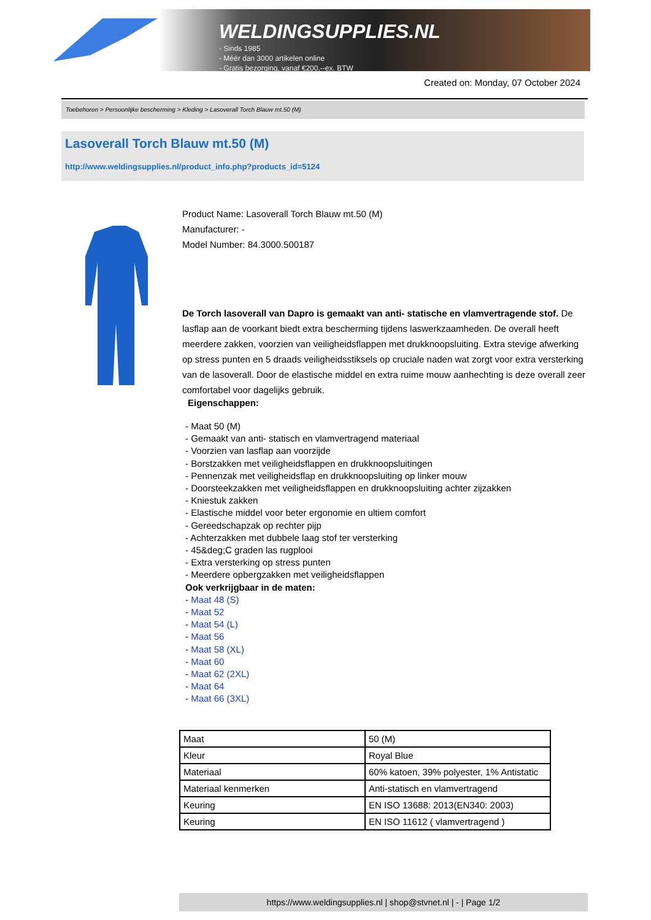WELDINGSUPPLIES.NL
- Sinds 1985
- Méér dan 3000 artikelen online
- Gratis bezorging, vanaf €200,--ex. BTW
Created on: Monday, 07 October 2024
Toebehoren > Persoonlijke bescherming > Kleding > Lasoverall Torch Blauw mt.50 (M)
Lasoverall Torch Blauw mt.50 (M)
http://www.weldingsupplies.nl/product_info.php?products_id=5124
Product Name: Lasoverall Torch Blauw mt.50 (M)
Manufacturer: -
Model Number: 84.3000.500187
De Torch lasoverall van Dapro is gemaakt van anti- statische en vlamvertragende stof. De lasflap aan de voorkant biedt extra bescherming tijdens laswerkzaamheden. De overall heeft meerdere zakken, voorzien van veiligheidsflappen met drukknoopsluiting. Extra stevige afwerking op stress punten en 5 draads veiligheidsstiksels op cruciale naden wat zorgt voor extra versterking van de lasoverall. Door de elastische middel en extra ruime mouw aanhechting is deze overall zeer comfortabel voor dagelijks gebruik.
Eigenschappen:
- Maat 50 (M)
- Gemaakt van anti- statisch en vlamvertragend materiaal
- Voorzien van lasflap aan voorzijde
- Borstzakken met veiligheidsflappen en drukknoopsluitingen
- Pennenzak met veiligheidsflap en drukknoopsluiting op linker mouw
- Doorsteekzakken met veiligheidsflappen en drukknoopsluiting achter zijzakken
- Kniestuk zakken
- Elastische middel voor beter ergonomie en ultiem comfort
- Gereedschapzak op rechter pijp
- Achterzakken met dubbele laag stof ter versterking
- 45&deg;C graden las rugplooi
- Extra versterking op stress punten
- Meerdere opbergzakken met veiligheidsflappen
Ook verkrijgbaar in de maten:
- Maat 48 (S)
- Maat 52
- Maat 54 (L)
- Maat 56
- Maat 58 (XL)
- Maat 60
- Maat 62 (2XL)
- Maat 64
- Maat 66 (3XL)
| Maat | 50 (M) |
| Kleur | Royal Blue |
| Materiaal | 60% katoen, 39% polyester, 1% Antistatic |
| Materiaal kenmerken | Anti-statisch en vlamvertragend |
| Keuring | EN ISO 13688: 2013(EN340: 2003) |
| Keuring | EN ISO 11612 ( vlamvertragend ) |
https://www.weldingsupplies.nl | shop@stvnet.nl | - | Page 1/2